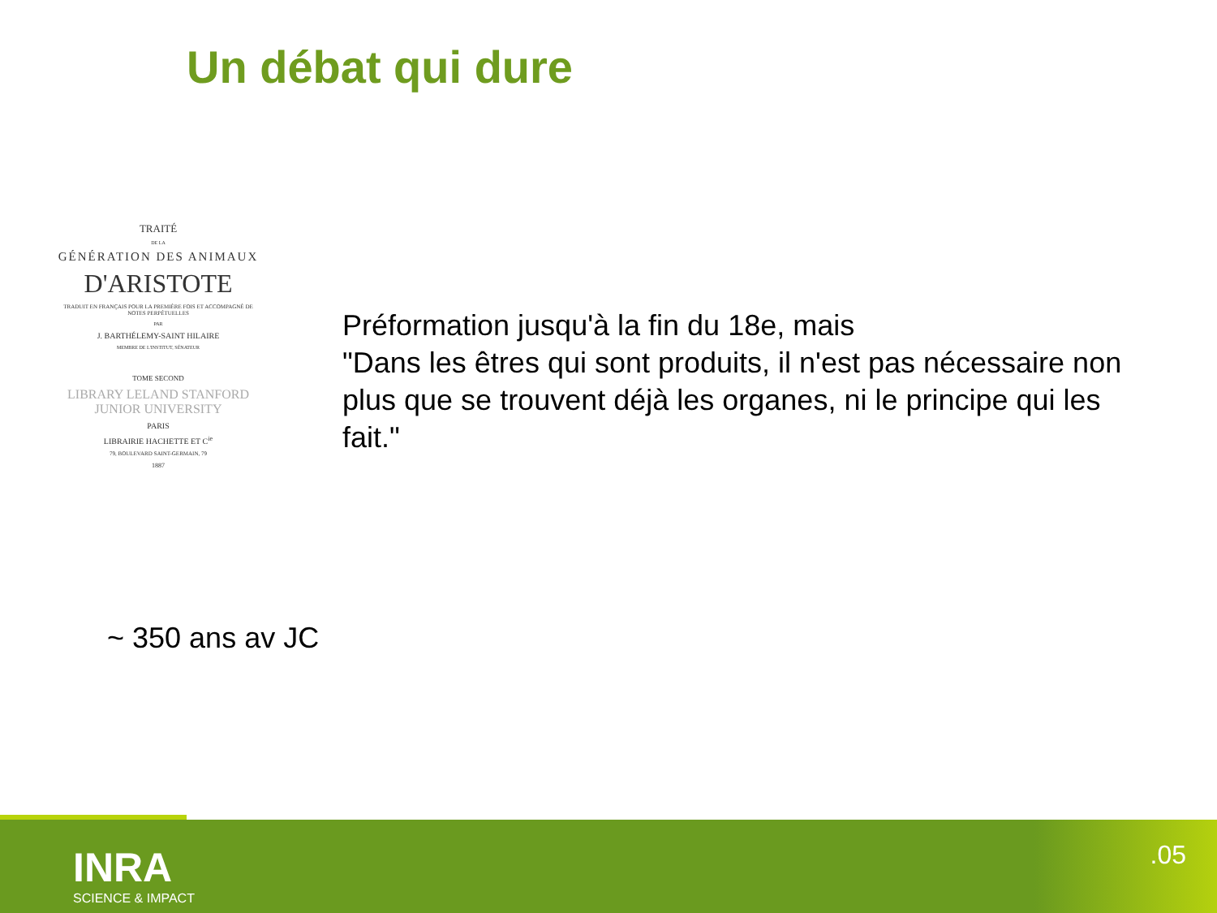Un débat qui dure
TRAITÉ
DE LA
GÉNÉRATION DES ANIMAUX
D'ARISTOTE
TRADUIT EN FRANÇAIS POUR LA PREMIÈRE FOIS ET ACCOMPAGNÉ DE NOTES PERPÉTUELLES
PAR
J. BARTHÉLEMY-SAINT HILAIRE
MEMBRE DE L'INSTITUT, SÉNATEUR
TOME SECOND
LIBRARY LELAND STANFORD JUNIOR UNIVERSITY
PARIS
LIBRAIRIE HACHETTE ET C<sup>ie</sup>
79, BOULEVARD SAINT-GERMAIN, 79
1887
Préformation jusqu'à la fin du 18e, mais
"Dans les êtres qui sont produits, il n'est pas nécessaire non plus que se trouvent déjà les organes, ni le principe qui les fait."
~ 350 ans av JC
INRA
SCIENCE & IMPACT
.05